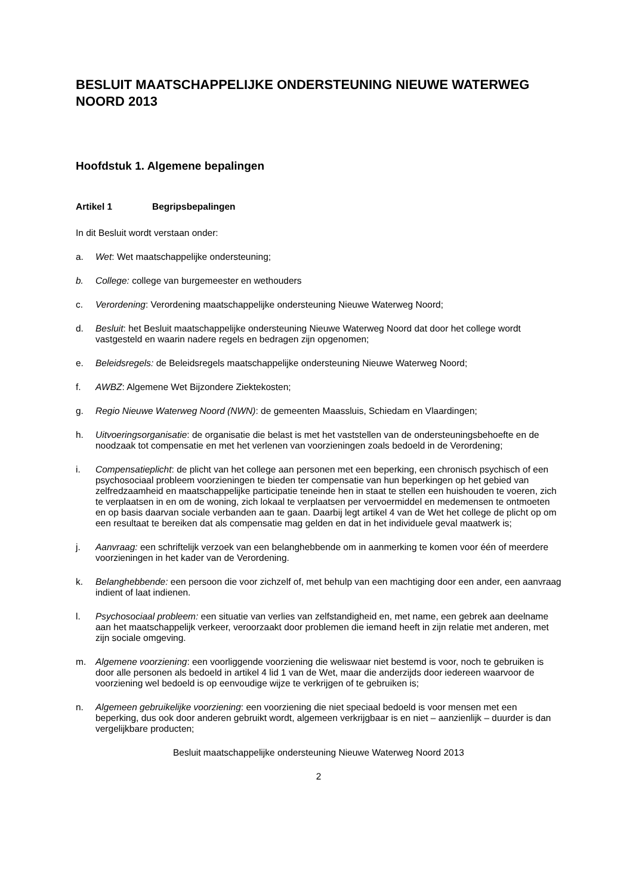BESLUIT MAATSCHAPPELIJKE ONDERSTEUNING NIEUWE WATERWEG NOORD 2013
Hoofdstuk 1. Algemene bepalingen
Artikel 1 Begripsbepalingen
In dit Besluit wordt verstaan onder:
a. Wet: Wet maatschappelijke ondersteuning;
b. College: college van burgemeester en wethouders
c. Verordening: Verordening maatschappelijke ondersteuning Nieuwe Waterweg Noord;
d. Besluit: het Besluit maatschappelijke ondersteuning Nieuwe Waterweg Noord dat door het college wordt vastgesteld en waarin nadere regels en bedragen zijn opgenomen;
e. Beleidsregels: de Beleidsregels maatschappelijke ondersteuning Nieuwe Waterweg Noord;
f. AWBZ: Algemene Wet Bijzondere Ziektekosten;
g. Regio Nieuwe Waterweg Noord (NWN): de gemeenten Maassluis, Schiedam en Vlaardingen;
h. Uitvoeringsorganisatie: de organisatie die belast is met het vaststellen van de ondersteuningsbehoefte en de noodzaak tot compensatie en met het verlenen van voorzieningen zoals bedoeld in de Verordening;
i. Compensatieplicht: de plicht van het college aan personen met een beperking, een chronisch psychisch of een psychosociaal probleem voorzieningen te bieden ter compensatie van hun beperkingen op het gebied van zelfredzaamheid en maatschappelijke participatie teneinde hen in staat te stellen een huishouden te voeren, zich te verplaatsen in en om de woning, zich lokaal te verplaatsen per vervoermiddel en medemensen te ontmoeten en op basis daarvan sociale verbanden aan te gaan. Daarbij legt artikel 4 van de Wet het college de plicht op om een resultaat te bereiken dat als compensatie mag gelden en dat in het individuele geval maatwerk is;
j. Aanvraag: een schriftelijk verzoek van een belanghebbende om in aanmerking te komen voor één of meerdere voorzieningen in het kader van de Verordening.
k. Belanghebbende: een persoon die voor zichzelf of, met behulp van een machtiging door een ander, een aanvraag indient of laat indienen.
l. Psychosociaal probleem: een situatie van verlies van zelfstandigheid en, met name, een gebrek aan deelname aan het maatschappelijk verkeer, veroorzaakt door problemen die iemand heeft in zijn relatie met anderen, met zijn sociale omgeving.
m. Algemene voorziening: een voorliggende voorziening die weliswaar niet bestemd is voor, noch te gebruiken is door alle personen als bedoeld in artikel 4 lid 1 van de Wet, maar die anderzijds door iedereen waarvoor de voorziening wel bedoeld is op eenvoudige wijze te verkrijgen of te gebruiken is;
n. Algemeen gebruikelijke voorziening: een voorziening die niet speciaal bedoeld is voor mensen met een beperking, dus ook door anderen gebruikt wordt, algemeen verkrijgbaar is en niet – aanzienlijk – duurder is dan vergelijkbare producten;
Besluit maatschappelijke ondersteuning Nieuwe Waterweg Noord 2013
2